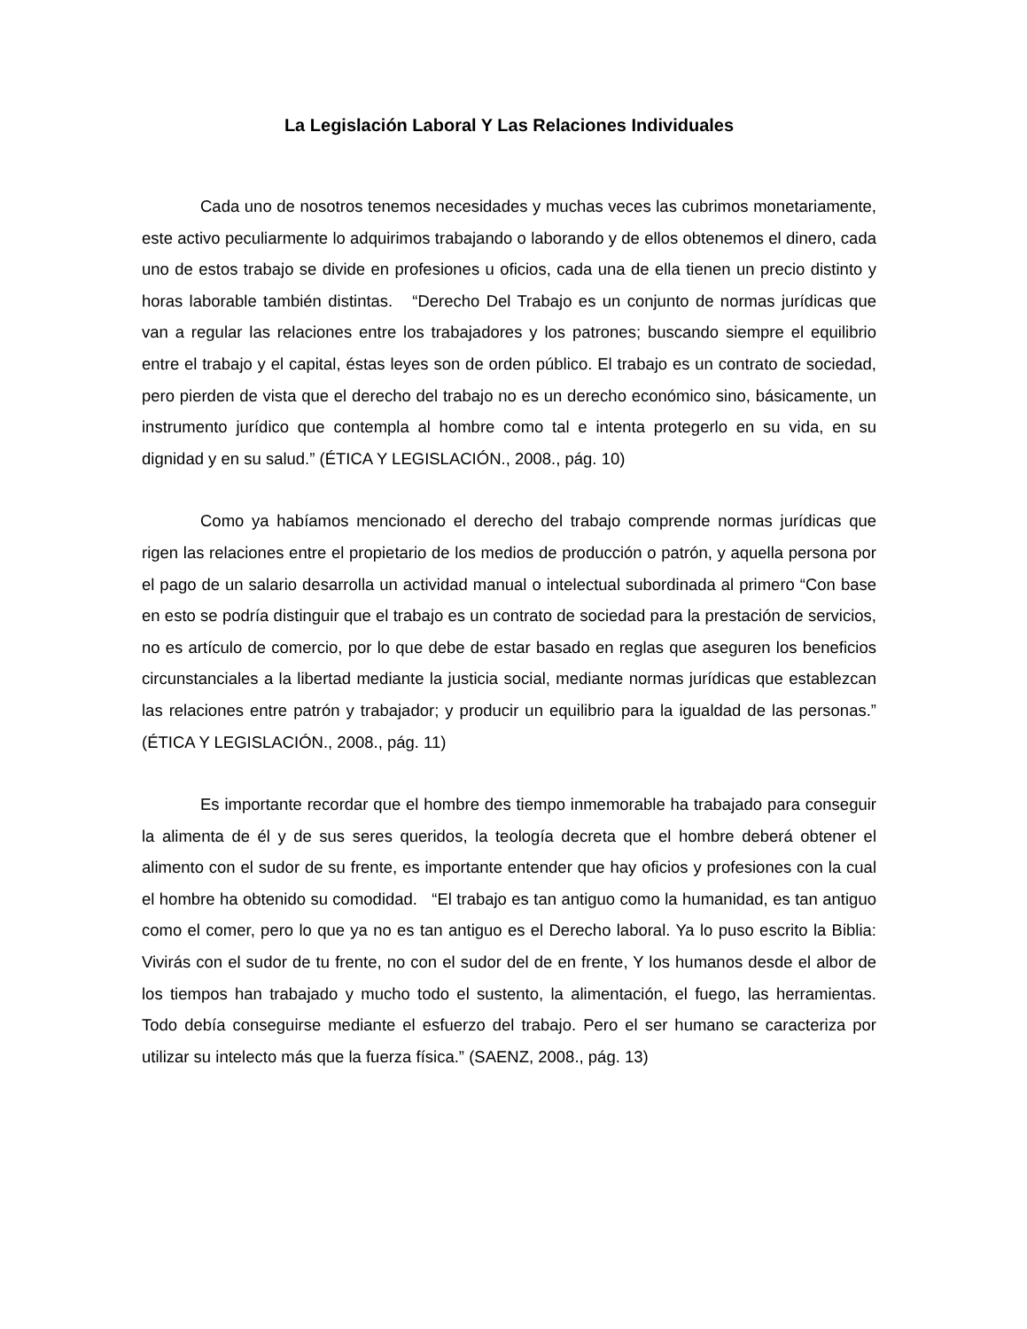La Legislación Laboral Y Las Relaciones Individuales
Cada uno de nosotros tenemos necesidades y muchas veces las cubrimos monetariamente, este activo peculiarmente lo adquirimos trabajando o laborando y de ellos obtenemos el dinero, cada uno de estos trabajo se divide en profesiones u oficios, cada una de ella tienen un precio distinto y horas laborable también distintas. “Derecho Del Trabajo es un conjunto de normas jurídicas que van a regular las relaciones entre los trabajadores y los patrones; buscando siempre el equilibrio entre el trabajo y el capital, éstas leyes son de orden público. El trabajo es un contrato de sociedad, pero pierden de vista que el derecho del trabajo no es un derecho económico sino, básicamente, un instrumento jurídico que contempla al hombre como tal e intenta protegerlo en su vida, en su dignidad y en su salud.” (ÉTICA Y LEGISLACIÓN., 2008., pág. 10)
Como ya habíamos mencionado el derecho del trabajo comprende normas jurídicas que rigen las relaciones entre el propietario de los medios de producción o patrón, y aquella persona por el pago de un salario desarrolla un actividad manual o intelectual subordinada al primero “Con base en esto se podría distinguir que el trabajo es un contrato de sociedad para la prestación de servicios, no es artículo de comercio, por lo que debe de estar basado en reglas que aseguren los beneficios circunstanciales a la libertad mediante la justicia social, mediante normas jurídicas que establezcan las relaciones entre patrón y trabajador; y producir un equilibrio para la igualdad de las personas.” (ÉTICA Y LEGISLACIÓN., 2008., pág. 11)
Es importante recordar que el hombre des tiempo inmemorable ha trabajado para conseguir la alimenta de él y de sus seres queridos, la teología decreta que el hombre deberá obtener el alimento con el sudor de su frente, es importante entender que hay oficios y profesiones con la cual el hombre ha obtenido su comodidad. “El trabajo es tan antiguo como la humanidad, es tan antiguo como el comer, pero lo que ya no es tan antiguo es el Derecho laboral. Ya lo puso escrito la Biblia: Vivirás con el sudor de tu frente, no con el sudor del de en frente, Y los humanos desde el albor de los tiempos han trabajado y mucho todo el sustento, la alimentación, el fuego, las herramientas. Todo debía conseguirse mediante el esfuerzo del trabajo. Pero el ser humano se caracteriza por utilizar su intelecto más que la fuerza física.” (SAENZ, 2008., pág. 13)